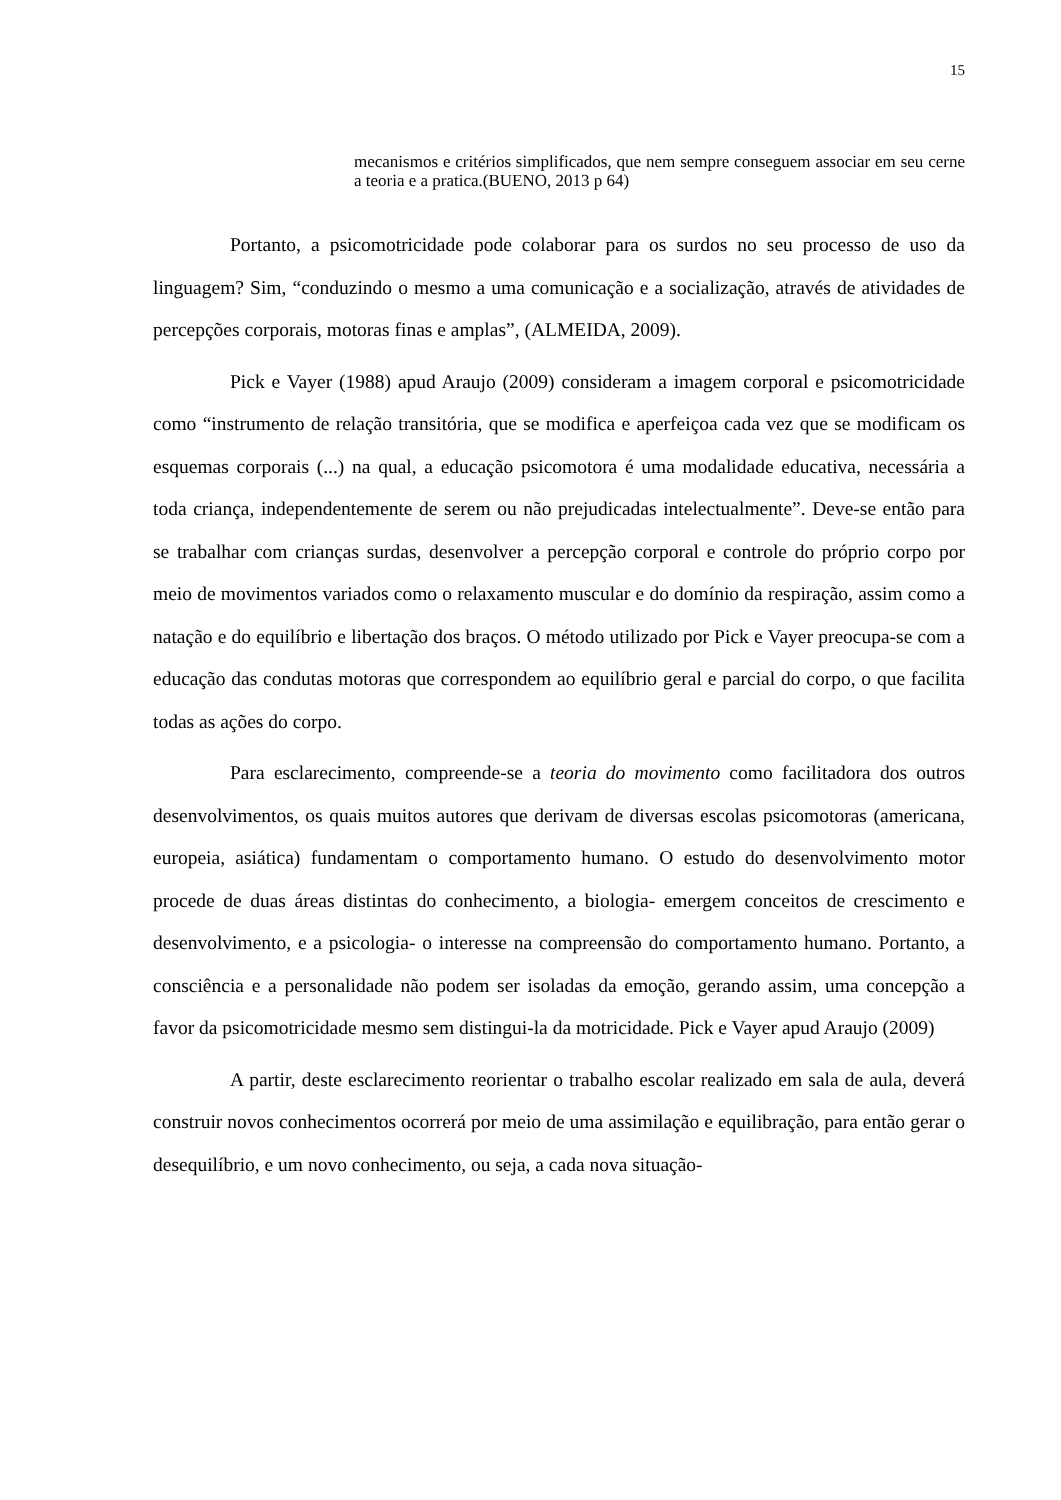15
mecanismos e critérios simplificados, que nem sempre conseguem associar em seu cerne a teoria e a pratica.(BUENO, 2013 p 64)
Portanto, a psicomotricidade pode colaborar para os surdos no seu processo de uso da linguagem? Sim, “conduzindo o mesmo a uma comunicação e a socialização, através de atividades de percepções corporais, motoras finas e amplas”, (ALMEIDA, 2009).
Pick e Vayer (1988) apud Araujo (2009) consideram a imagem corporal e psicomotricidade como “instrumento de relação transitória, que se modifica e aperfeiçoa cada vez que se modificam os esquemas corporais (...) na qual, a educação psicomotora é uma modalidade educativa, necessária a toda criança, independentemente de serem ou não prejudicadas intelectualmente”. Deve-se então para se trabalhar com crianças surdas, desenvolver a percepção corporal e controle do próprio corpo por meio de movimentos variados como o relaxamento muscular e do domínio da respiração, assim como a natação e do equilíbrio e libertação dos braços. O método utilizado por Pick e Vayer preocupa-se com a educação das condutas motoras que correspondem ao equilíbrio geral e parcial do corpo, o que facilita todas as ações do corpo.
Para esclarecimento, compreende-se a teoria do movimento como facilitadora dos outros desenvolvimentos, os quais muitos autores que derivam de diversas escolas psicomotoras (americana, europeia, asiática) fundamentam o comportamento humano. O estudo do desenvolvimento motor procede de duas áreas distintas do conhecimento, a biologia- emergem conceitos de crescimento e desenvolvimento, e a psicologia- o interesse na compreensão do comportamento humano. Portanto, a consciência e a personalidade não podem ser isoladas da emoção, gerando assim, uma concepção a favor da psicomotricidade mesmo sem distingui-la da motricidade. Pick e Vayer apud Araujo (2009)
A partir, deste esclarecimento reorientar o trabalho escolar realizado em sala de aula, deverá construir novos conhecimentos ocorrerá por meio de uma assimilação e equilibração, para então gerar o desequilíbrio, e um novo conhecimento, ou seja, a cada nova situação-